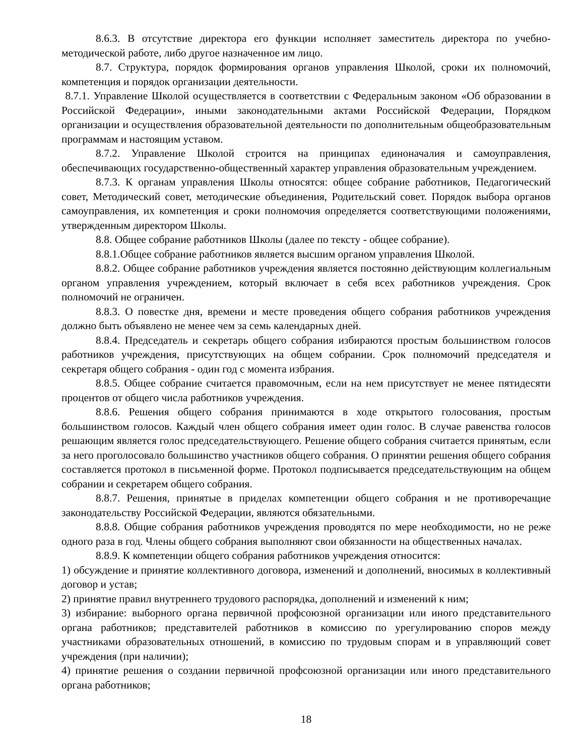8.6.3. В отсутствие директора его функции исполняет заместитель директора по учебно-методической работе, либо другое назначенное им лицо.
8.7. Структура, порядок формирования органов управления Школой, сроки их полномочий, компетенция и порядок организации деятельности.
8.7.1. Управление Школой осуществляется в соответствии с Федеральным законом «Об образовании в Российской Федерации», иными законодательными актами Российской Федерации, Порядком организации и осуществления образовательной деятельности по дополнительным общеобразовательным программам и настоящим уставом.
8.7.2. Управление Школой строится на принципах единоначалия и самоуправления, обеспечивающих государственно-общественный характер управления образовательным учреждением.
8.7.3. К органам управления Школы относятся: общее собрание работников, Педагогический совет, Методический совет, методические объединения, Родительский совет. Порядок выбора органов самоуправления, их компетенция и сроки полномочия определяется соответствующими положениями, утвержденным директором Школы.
8.8. Общее собрание работников Школы (далее по тексту - общее собрание).
8.8.1.Общее собрание работников является высшим органом управления Школой.
8.8.2. Общее собрание работников учреждения является постоянно действующим коллегиальным органом управления учреждением, который включает в себя всех работников учреждения. Срок полномочий не ограничен.
8.8.3. О повестке дня, времени и месте проведения общего собрания работников учреждения должно быть объявлено не менее чем за семь календарных дней.
8.8.4. Председатель и секретарь общего собрания избираются простым большинством голосов работников учреждения, присутствующих на общем собрании. Срок полномочий председателя и секретаря общего собрания - один год с момента избрания.
8.8.5. Общее собрание считается правомочным, если на нем присутствует не менее пятидесяти процентов от общего числа работников учреждения.
8.8.6. Решения общего собрания принимаются в ходе открытого голосования, простым большинством голосов. Каждый член общего собрания имеет один голос. В случае равенства голосов решающим является голос председательствующего. Решение общего собрания считается принятым, если за него проголосовало большинство участников общего собрания. О принятии решения общего собрания составляется протокол в письменной форме. Протокол подписывается председательствующим на общем собрании и секретарем общего собрания.
8.8.7. Решения, принятые в приделах компетенции общего собрания и не противоречащие законодательству Российской Федерации, являются обязательными.
8.8.8. Общие собрания работников учреждения проводятся по мере необходимости, но не реже одного раза в год. Члены общего собрания выполняют свои обязанности на общественных началах.
8.8.9. К компетенции общего собрания работников учреждения относится:
1) обсуждение и принятие коллективного договора, изменений и дополнений, вносимых в коллективный договор и устав;
2) принятие правил внутреннего трудового распорядка, дополнений и изменений к ним;
3) избирание: выборного органа первичной профсоюзной организации или иного представительного органа работников; представителей работников в комиссию по урегулированию споров между участниками образовательных отношений, в комиссию по трудовым спорам и в управляющий совет учреждения (при наличии);
4) принятие решения о создании первичной профсоюзной организации или иного представительного органа работников;
18